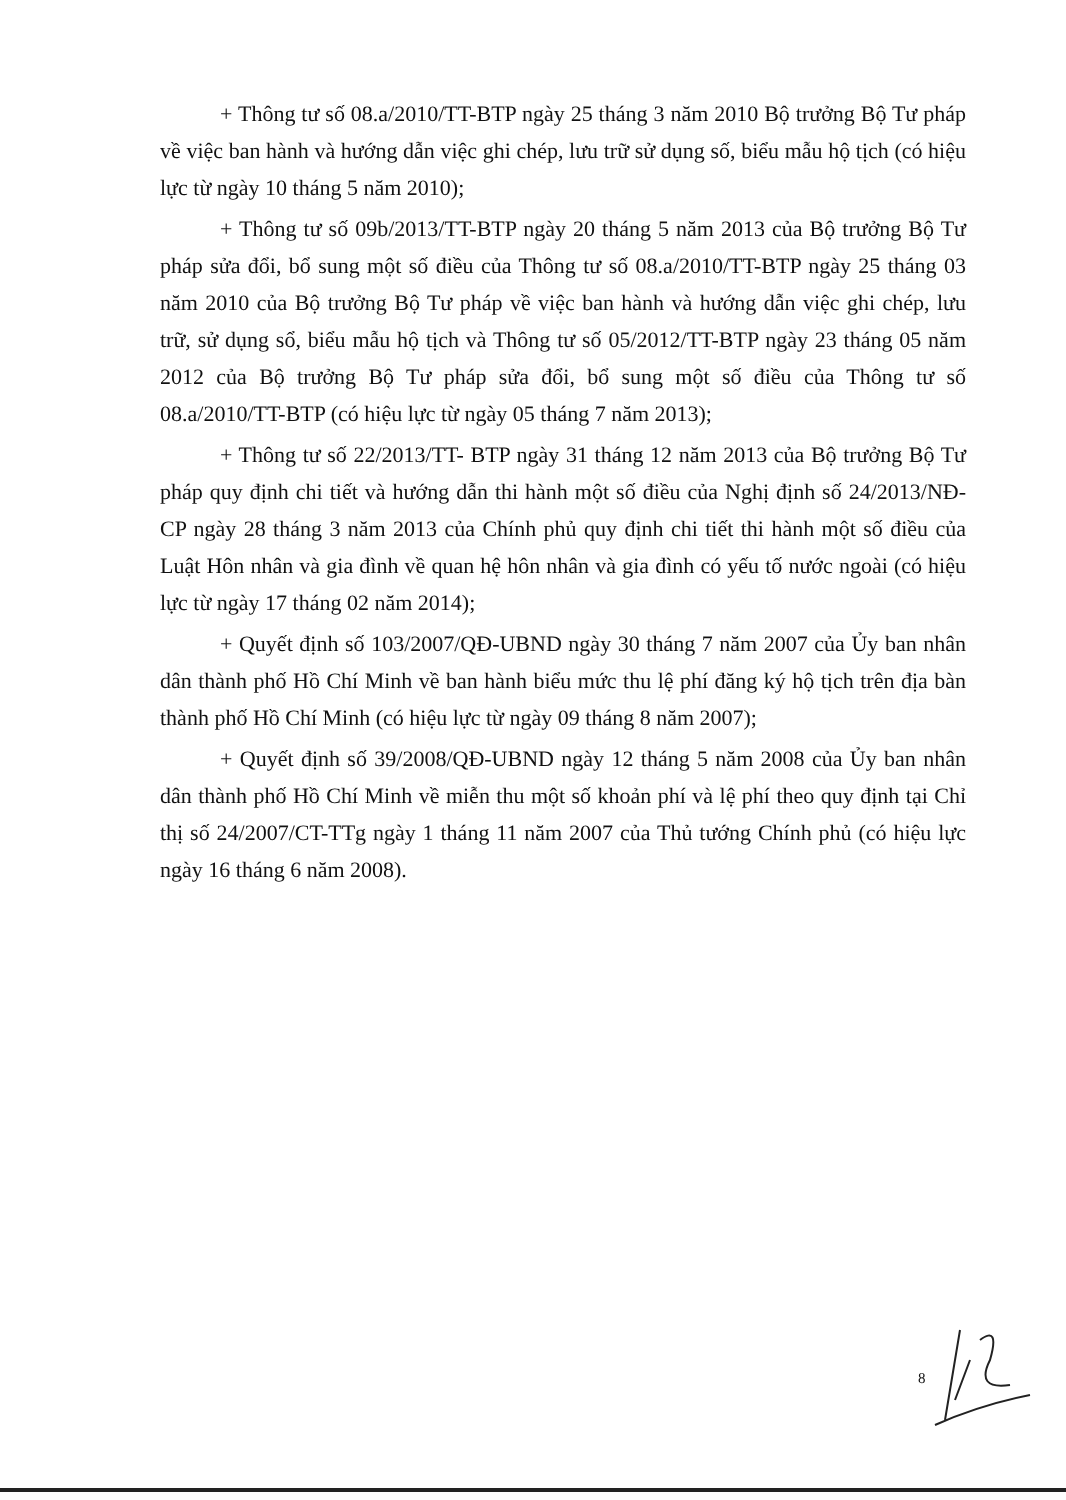+ Thông tư số 08.a/2010/TT-BTP ngày 25 tháng 3 năm 2010 Bộ trưởng Bộ Tư pháp về việc ban hành và hướng dẫn việc ghi chép, lưu trữ sử dụng số, biểu mẫu hộ tịch (có hiệu lực từ ngày 10 tháng 5 năm 2010);
+ Thông tư số 09b/2013/TT-BTP ngày 20 tháng 5 năm 2013 của Bộ trưởng Bộ Tư pháp sửa đổi, bổ sung một số điều của Thông tư số 08.a/2010/TT-BTP ngày 25 tháng 03 năm 2010 của Bộ trưởng Bộ Tư pháp về việc ban hành và hướng dẫn việc ghi chép, lưu trữ, sử dụng sổ, biểu mẫu hộ tịch và Thông tư số 05/2012/TT-BTP ngày 23 tháng 05 năm 2012 của Bộ trưởng Bộ Tư pháp sửa đổi, bổ sung một số điều của Thông tư số 08.a/2010/TT-BTP (có hiệu lực từ ngày 05 tháng 7 năm 2013);
+ Thông tư số 22/2013/TT- BTP ngày 31 tháng 12 năm 2013 của Bộ trưởng Bộ Tư pháp quy định chi tiết và hướng dẫn thi hành một số điều của Nghị định số 24/2013/NĐ-CP ngày 28 tháng 3 năm 2013 của Chính phủ quy định chi tiết thi hành một số điều của Luật Hôn nhân và gia đình về quan hệ hôn nhân và gia đình có yếu tố nước ngoài (có hiệu lực từ ngày 17 tháng 02 năm 2014);
+ Quyết định số 103/2007/QĐ-UBND ngày 30 tháng 7 năm 2007 của Ủy ban nhân dân thành phố Hồ Chí Minh về ban hành biểu mức thu lệ phí đăng ký hộ tịch trên địa bàn thành phố Hồ Chí Minh (có hiệu lực từ ngày 09 tháng 8 năm 2007);
+ Quyết định số 39/2008/QĐ-UBND ngày 12 tháng 5 năm 2008 của Ủy ban nhân dân thành phố Hồ Chí Minh về miễn thu một số khoản phí và lệ phí theo quy định tại Chỉ thị số 24/2007/CT-TTg ngày 1 tháng 11 năm 2007 của Thủ tướng Chính phủ (có hiệu lực ngày 16 tháng 6 năm 2008).
8